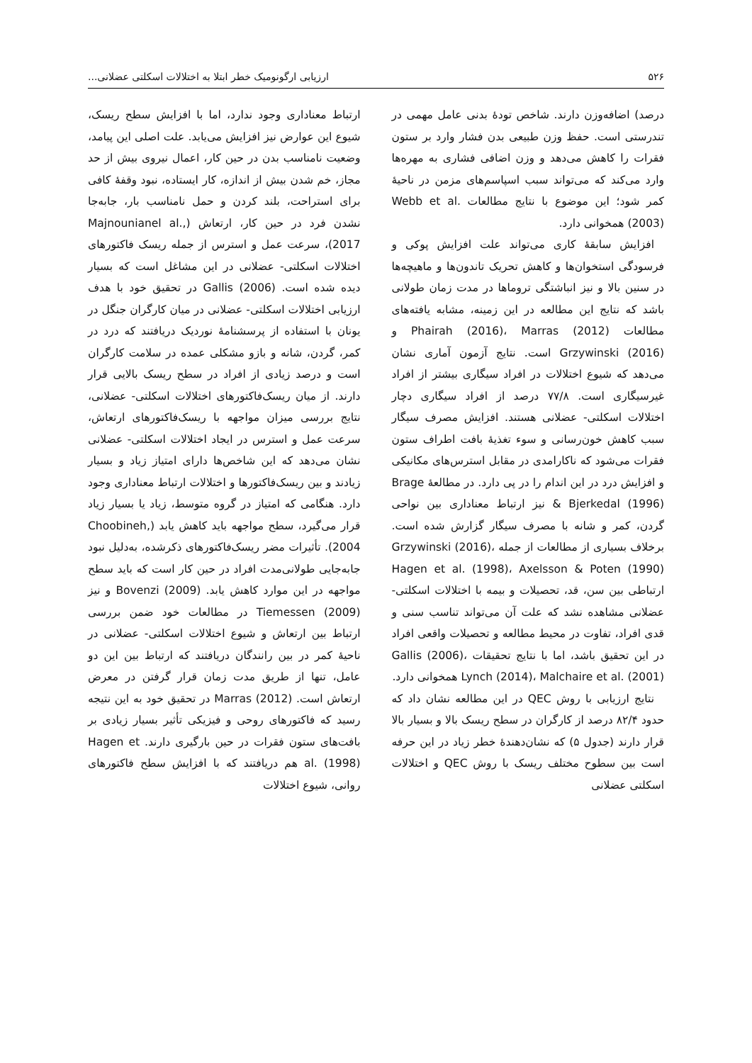۵۲۶ ارزیابی ارگونومیک خطر ابتلا به اختلالات اسکلتی عضلانی...
درصد) اضافه‌وزن دارند. شاخص تودهٔ بدنی عامل مهمی در تندرستی است. حفظ وزن طبیعی بدن فشار وارد بر ستون فقرات را کاهش می‌دهد و وزن اضافی فشاری به مهره‌ها وارد می‌کند که می‌تواند سبب اسپاسم‌های مزمن در ناحیهٔ کمر شود؛ این موضوع با نتایج مطالعات Webb et al. (2003) همخوانی دارد.
افزایش سابقهٔ کاری می‌تواند علت افزایش پوکی و فرسودگی استخوان‌ها و کاهش تحریک تاندون‌ها و ماهیچه‌ها در سنین بالا و نیز انباشتگی تروماها در مدت زمان طولانی باشد که نتایج این مطالعه در این زمینه، مشابه یافته‌های مطالعات Phairah (2016)، Marras (2012) و Grzywinski (2016) است. نتایج آزمون آماری نشان می‌دهد که شیوع اختلالات در افراد سیگاری بیشتر از افراد غیرسیگاری است. ۷۷/۸ درصد از افراد سیگاری دچار اختلالات اسکلتی- عضلانی هستند. افزایش مصرف سیگار سبب کاهش خون‌رسانی و سوء تغذیهٔ بافت اطراف ستون فقرات می‌شود که ناکارامدی در مقابل استرس‌های مکانیکی و افزایش درد در این اندام را در پی دارد. در مطالعهٔ Brage & Bjerkedal (1996) نیز ارتباط معناداری بین نواحی گردن، کمر و شانه با مصرف سیگار گزارش شده است. برخلاف بسیاری از مطالعات از جمله Grzywinski (2016)، Hagen et al. (1998)، Axelsson & Poten (1990) ارتباطی بین سن، قد، تحصیلات و بیمه با اختلالات اسکلتی- عضلانی مشاهده نشد که علت آن می‌تواند تناسب سنی و قدی افراد، تفاوت در محیط مطالعه و تحصیلات واقعی افراد در این تحقیق باشد، اما با نتایج تحقیقات Gallis (2006)، Lynch (2014)، Malchaire et al. (2001) همخوانی دارد.
نتایج ارزیابی با روش QEC در این مطالعه نشان داد که حدود ۸۲/۴ درصد از کارگران در سطح ریسک بالا و بسیار بالا قرار دارند (جدول ۵) که نشان‌دهندهٔ خطر زیاد در این حرفه است بین سطوح مختلف ریسک با روش QEC و اختلالات اسکلتی عضلانی
ارتباط معناداری وجود ندارد، اما با افزایش سطح ریسک، شیوع این عوارض نیز افزایش می‌یابد. علت اصلی این پیامد، وضعیت نامناسب بدن در حین کار، اعمال نیروی بیش از حد مجاز، خم شدن بیش از اندازه، کار ایستاده، نبود وقفهٔ کافی برای استراحت، بلند کردن و حمل نامناسب بار، جابه‌جا نشدن فرد در حین کار، ارتعاش (Majnounianel al., 2017)، سرعت عمل و استرس از جمله ریسک فاکتورهای اختلالات اسکلتی- عضلانی در این مشاغل است که بسیار دیده شده است. Gallis (2006) در تحقیق خود با هدف ارزیابی اختلالات اسکلتی- عضلانی در میان کارگران جنگل در یونان با استفاده از پرسشنامهٔ نوردیک دریافتند که درد در کمر، گردن، شانه و بازو مشکلی عمده در سلامت کارگران است و درصد زیادی از افراد در سطح ریسک بالایی قرار دارند. از میان ریسک‌فاکتورهای اختلالات اسکلتی- عضلانی، نتایج بررسی میزان مواجهه با ریسک‌فاکتورهای ارتعاش، سرعت عمل و استرس در ایجاد اختلالات اسکلتی- عضلانی نشان می‌دهد که این شاخص‌ها دارای امتیاز زیاد و بسیار زیادند و بین ریسک‌فاکتورها و اختلالات ارتباط معناداری وجود دارد. هنگامی که امتیاز در گروه متوسط، زیاد یا بسیار زیاد قرار می‌گیرد، سطح مواجهه باید کاهش یابد (Choobineh, 2004). تأثیرات مضر ریسک‌فاکتورهای ذکرشده، به‌دلیل نبود جابه‌جایی طولانی‌مدت افراد در حین کار است که باید سطح مواجهه در این موارد کاهش یابد. Bovenzi (2009) و نیز Tiemessen (2009) در مطالعات خود ضمن بررسی ارتباط بین ارتعاش و شیوع اختلالات اسکلتی- عضلانی در ناحیهٔ کمر در بین رانندگان دریافتند که ارتباط بین این دو عامل، تنها از طریق مدت زمان قرار گرفتن در معرض ارتعاش است. Marras (2012) در تحقیق خود به این نتیجه رسید که فاکتورهای روحی و فیزیکی تأثیر بسیار زیادی بر بافت‌های ستون فقرات در حین بارگیری دارند. Hagen et al. (1998) هم دریافتند که با افزایش سطح فاکتورهای روانی، شیوع اختلالات